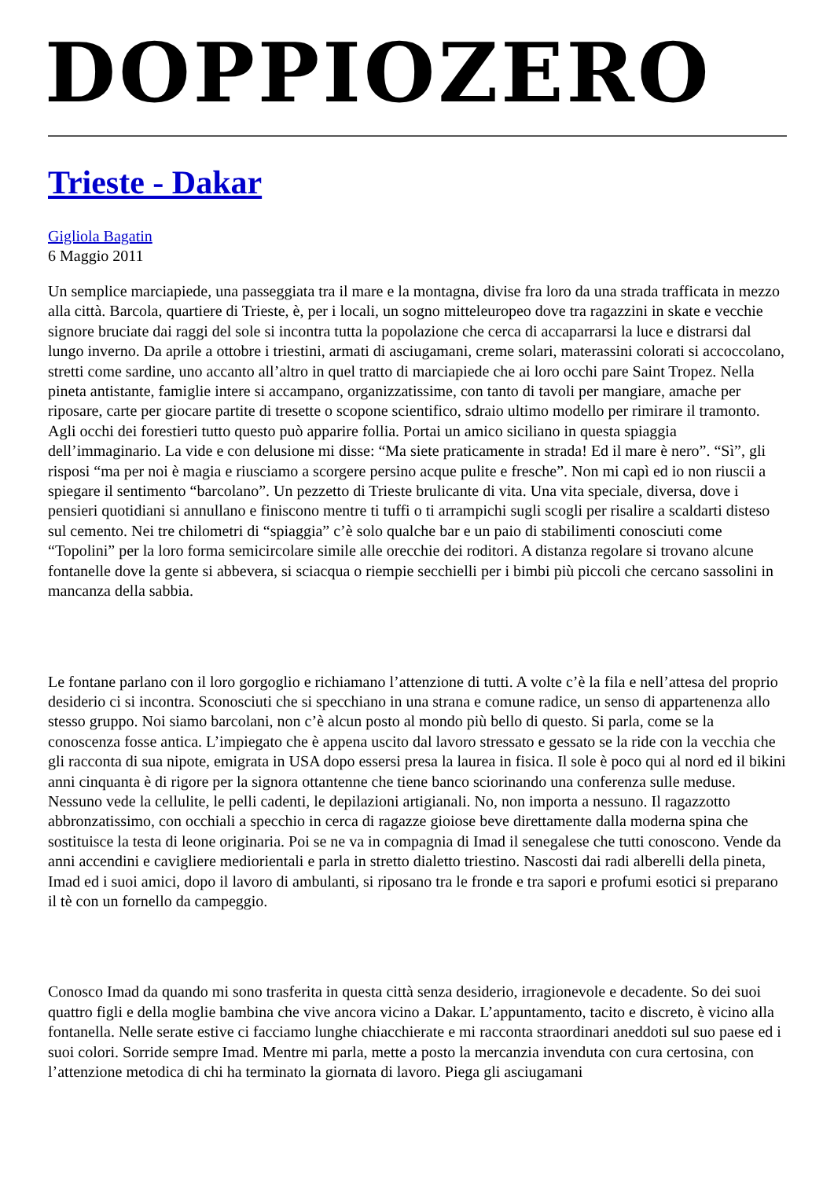DOPPIOZERO
Trieste - Dakar
Gigliola Bagatin
6 Maggio 2011
Un semplice marciapiede, una passeggiata tra il mare e la montagna, divise fra loro da una strada trafficata in mezzo alla città. Barcola, quartiere di Trieste, è, per i locali, un sogno mitteleuropeo dove tra ragazzini in skate e vecchie signore bruciate dai raggi del sole si incontra tutta la popolazione che cerca di accaparrarsi la luce e distrarsi dal lungo inverno. Da aprile a ottobre i triestini, armati di asciugamani, creme solari, materassini colorati si accoccolano, stretti come sardine, uno accanto all’altro in quel tratto di marciapiede che ai loro occhi pare Saint Tropez. Nella pineta antistante, famiglie intere si accampano, organizzatissime, con tanto di tavoli per mangiare, amache per riposare, carte per giocare partite di tresette o scopone scientifico, sdraio ultimo modello per rimirare il tramonto. Agli occhi dei forestieri tutto questo può apparire follia. Portai un amico siciliano in questa spiaggia dell’immaginario. La vide e con delusione mi disse: “Ma siete praticamente in strada! Ed il mare è nero”. “Sì”, gli risposi “ma per noi è magia e riusciamo a scorgere persino acque pulite e fresche”. Non mi capì ed io non riuscii a spiegare il sentimento “barcolano”. Un pezzetto di Trieste brulicante di vita. Una vita speciale, diversa, dove i pensieri quotidiani si annullano e finiscono mentre ti tuffi o ti arrampichi sugli scogli per risalire a scaldarti disteso sul cemento. Nei tre chilometri di “spiaggia” c’è solo qualche bar e un paio di stabilimenti conosciuti come “Topolini” per la loro forma semicircolare simile alle orecchie dei roditori. A distanza regolare si trovano alcune fontanelle dove la gente si abbevera, si sciacqua o riempie secchielli per i bimbi più piccoli che cercano sassolini in mancanza della sabbia.
Le fontane parlano con il loro gorgoglio e richiamano l’attenzione di tutti. A volte c’è la fila e nell’attesa del proprio desiderio ci si incontra. Sconosciuti che si specchiano in una strana e comune radice, un senso di appartenenza allo stesso gruppo. Noi siamo barcolani, non c’è alcun posto al mondo più bello di questo. Si parla, come se la conoscenza fosse antica. L’impiegato che è appena uscito dal lavoro stressato e gessato se la ride con la vecchia che gli racconta di sua nipote, emigrata in USA dopo essersi presa la laurea in fisica. Il sole è poco qui al nord ed il bikini anni cinquanta è di rigore per la signora ottantenne che tiene banco sciorinando una conferenza sulle meduse. Nessuno vede la cellulite, le pelli cadenti, le depilazioni artigianali. No, non importa a nessuno. Il ragazzotto abbronzatissimo, con occhiali a specchio in cerca di ragazze gioiose beve direttamente dalla moderna spina che sostituisce la testa di leone originaria. Poi se ne va in compagnia di Imad il senegalese che tutti conoscono. Vende da anni accendini e cavigliere mediorientali e parla in stretto dialetto triestino. Nascosti dai radi alberelli della pineta, Imad ed i suoi amici, dopo il lavoro di ambulanti, si riposano tra le fronde e tra sapori e profumi esotici si preparano il tè con un fornello da campeggio.
Conosco Imad da quando mi sono trasferita in questa città senza desiderio, irragionevole e decadente. So dei suoi quattro figli e della moglie bambina che vive ancora vicino a Dakar. L’appuntamento, tacito e discreto, è vicino alla fontanella. Nelle serate estive ci facciamo lunghe chiacchierate e mi racconta straordinari aneddoti sul suo paese ed i suoi colori. Sorride sempre Imad. Mentre mi parla, mette a posto la mercanzia invenduta con cura certosina, con l’attenzione metodica di chi ha terminato la giornata di lavoro. Piega gli asciugamani